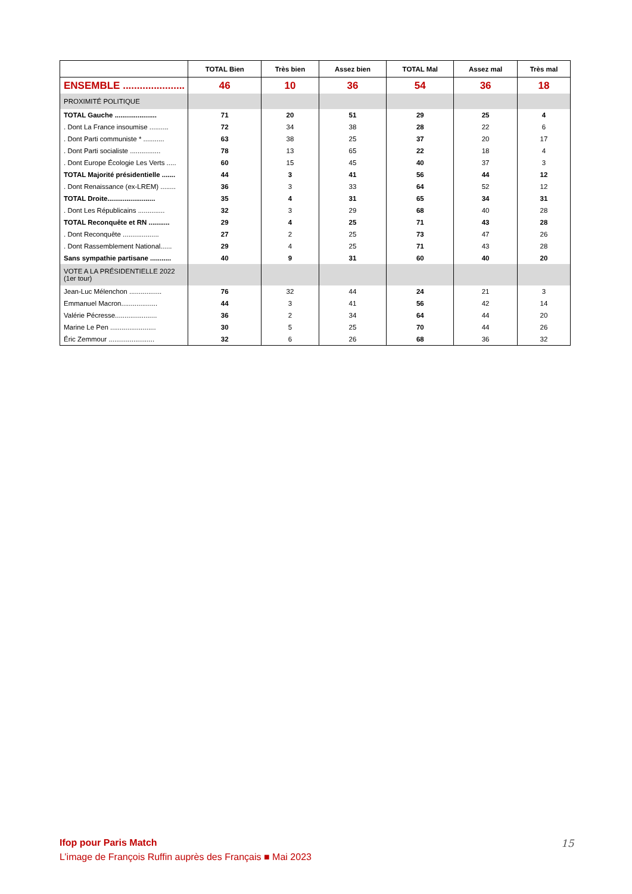| | TOTAL Bien | Très bien | Assez bien | TOTAL Mal | Assez mal | Très mal |
| --- | --- | --- | --- | --- | --- | --- |
| ENSEMBLE ...................... | 46 | 10 | 36 | 54 | 36 | 18 |
| PROXIMITÉ POLITIQUE | | | | | | |
| TOTAL Gauche ...................... | 71 | 20 | 51 | 29 | 25 | 4 |
| . Dont La France insoumise .......... | 72 | 34 | 38 | 28 | 22 | 6 |
| . Dont Parti communiste * ........... | 63 | 38 | 25 | 37 | 20 | 17 |
| . Dont Parti socialiste ................ | 78 | 13 | 65 | 22 | 18 | 4 |
| . Dont Europe Écologie Les Verts ..... | 60 | 15 | 45 | 40 | 37 | 3 |
| TOTAL Majorité présidentielle ....... | 44 | 3 | 41 | 56 | 44 | 12 |
| . Dont Renaissance (ex-LREM) ........ | 36 | 3 | 33 | 64 | 52 | 12 |
| TOTAL Droite......................... | 35 | 4 | 31 | 65 | 34 | 31 |
| . Dont Les Républicains .............. | 32 | 3 | 29 | 68 | 40 | 28 |
| TOTAL Reconquête et RN ........... | 29 | 4 | 25 | 71 | 43 | 28 |
| . Dont Reconquête ................... | 27 | 2 | 25 | 73 | 47 | 26 |
| . Dont Rassemblement National...... | 29 | 4 | 25 | 71 | 43 | 28 |
| Sans sympathie partisane ........... | 40 | 9 | 31 | 60 | 40 | 20 |
| VOTE A LA PRÉSIDENTIELLE 2022 (1er tour) | | | | | | |
| Jean-Luc Mélenchon ................. | 76 | 32 | 44 | 24 | 21 | 3 |
| Emmanuel Macron................... | 44 | 3 | 41 | 56 | 42 | 14 |
| Valérie Pécresse...................... | 36 | 2 | 34 | 64 | 44 | 20 |
| Marine Le Pen ........................ | 30 | 5 | 25 | 70 | 44 | 26 |
| Éric Zemmour ........................ | 32 | 6 | 26 | 68 | 36 | 32 |
Ifop pour Paris Match
L’image de François Ruffin auprès des Français ■ Mai 2023
15